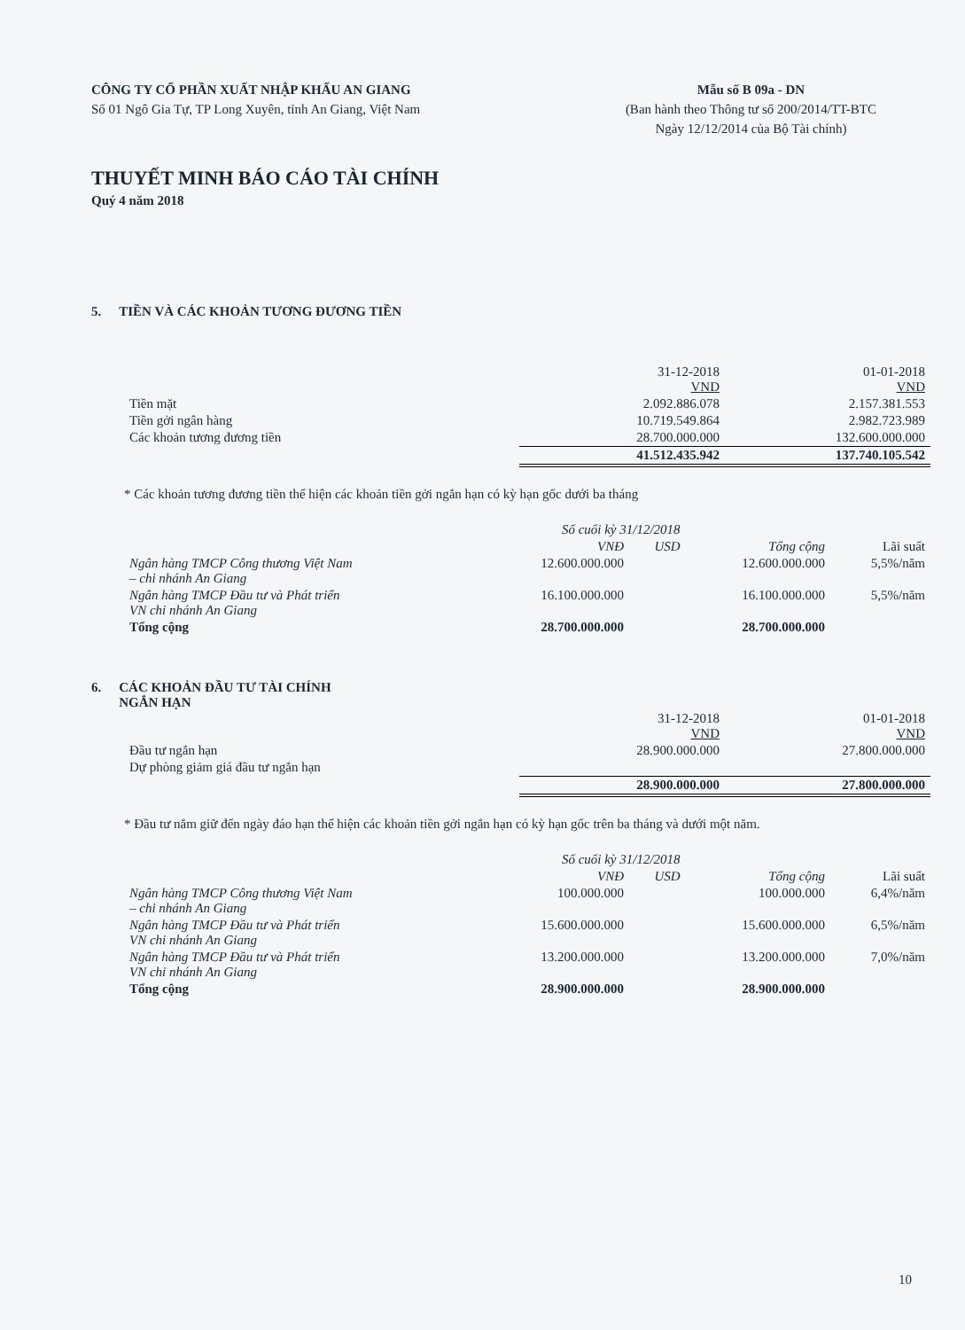CÔNG TY CỔ PHẦN XUẤT NHẬP KHẨU AN GIANG
Số 01 Ngô Gia Tự, TP Long Xuyên, tỉnh An Giang, Việt Nam
Mẫu số B 09a - DN
(Ban hành theo Thông tư số 200/2014/TT-BTC
Ngày 12/12/2014 của Bộ Tài chính)
THUYẾT MINH BÁO CÁO TÀI CHÍNH
Quý 4 năm 2018
5. TIỀN VÀ CÁC KHOẢN TƯƠNG ĐƯƠNG TIỀN
| | 31-12-2018 VND | 01-01-2018 VND |
| --- | --- | --- |
| Tiền mặt | 2.092.886.078 | 2.157.381.553 |
| Tiền gởi ngân hàng | 10.719.549.864 | 2.982.723.989 |
| Các khoản tương đương tiền | 28.700.000.000 | 132.600.000.000 |
| | 41.512.435.942 | 137.740.105.542 |
* Các khoản tương đương tiền thể hiện các khoản tiền gởi ngắn hạn có kỳ hạn gốc dưới ba tháng
| | Số cuối kỳ 31/12/2018 | | | |
| --- | --- | --- | --- | --- |
| | VNĐ | USD | Tổng cộng | Lãi suất |
| Ngân hàng TMCP Công thương Việt Nam – chi nhánh An Giang | 12.600.000.000 | | 12.600.000.000 | 5,5%/năm |
| Ngân hàng TMCP Đầu tư và Phát triển VN chi nhánh An Giang | 16.100.000.000 | | 16.100.000.000 | 5,5%/năm |
| Tổng cộng | 28.700.000.000 | | 28.700.000.000 | |
6. CÁC KHOẢN ĐẦU TƯ TÀI CHÍNH
NGẮN HẠN
| | 31-12-2018 VND | 01-01-2018 VND |
| --- | --- | --- |
| Đầu tư ngắn hạn | 28.900.000.000 | 27.800.000.000 |
| Dự phòng giảm giá đầu tư ngắn hạn | | |
| | 28.900.000.000 | 27.800.000.000 |
* Đầu tư nắm giữ đến ngày đáo hạn thể hiện các khoản tiền gởi ngắn hạn có kỳ hạn gốc trên ba tháng và dưới một năm.
| | Số cuối kỳ 31/12/2018 | | | |
| --- | --- | --- | --- | --- |
| | VNĐ | USD | Tổng cộng | Lãi suất |
| Ngân hàng TMCP Công thương Việt Nam – chi nhánh An Giang | 100.000.000 | | 100.000.000 | 6,4%/năm |
| Ngân hàng TMCP Đầu tư và Phát triển VN chi nhánh An Giang | 15.600.000.000 | | 15.600.000.000 | 6,5%/năm |
| Ngân hàng TMCP Đầu tư và Phát triển VN chi nhánh An Giang | 13.200.000.000 | | 13.200.000.000 | 7,0%/năm |
| Tổng cộng | 28.900.000.000 | | 28.900.000.000 | |
10